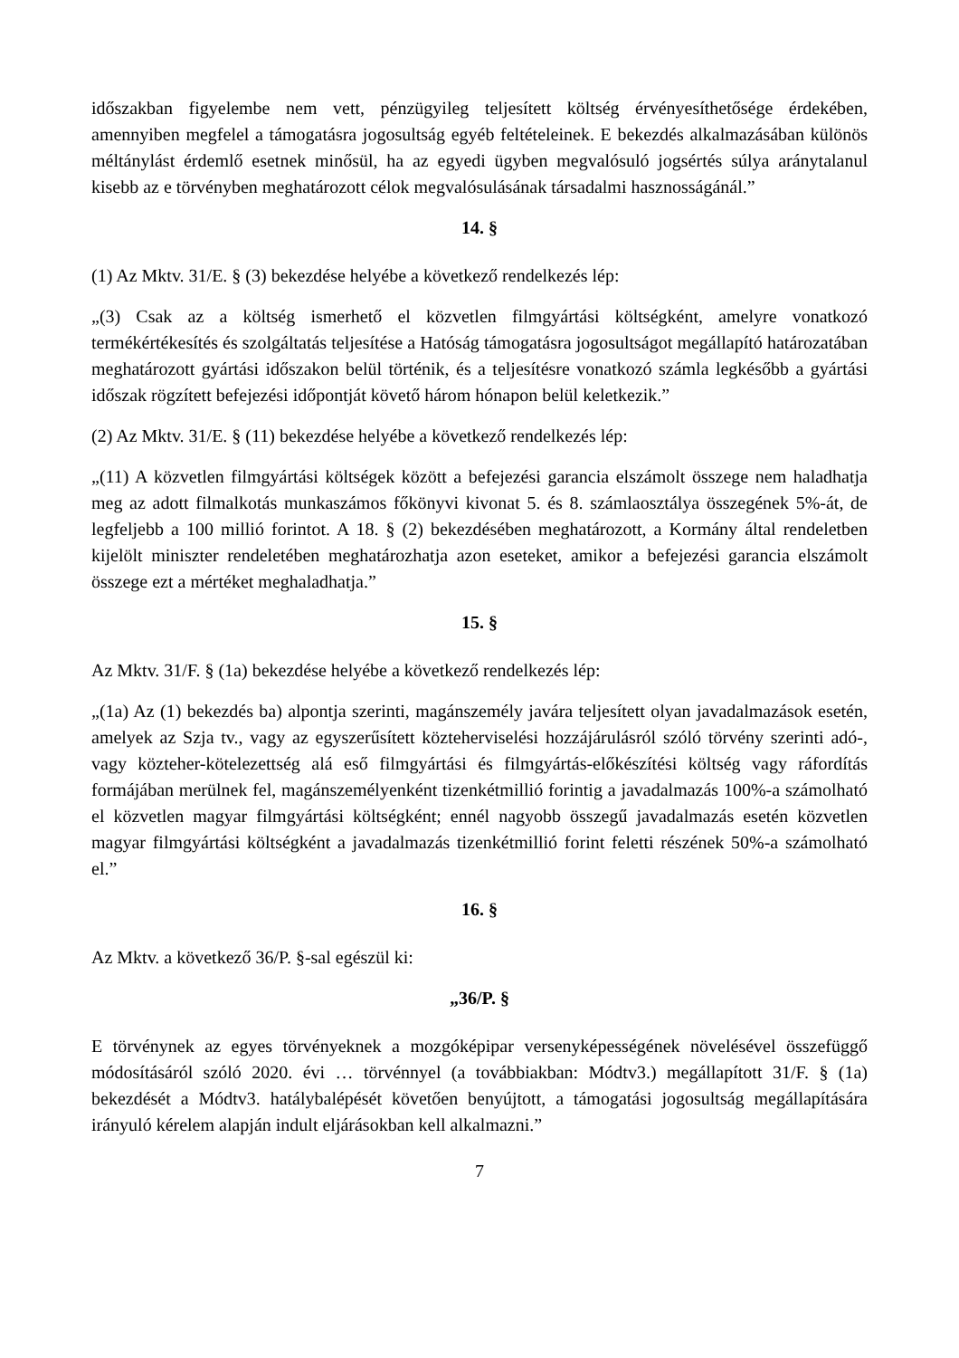időszakban figyelembe nem vett, pénzügyileg teljesített költség érvényesíthetősége érdekében, amennyiben megfelel a támogatásra jogosultság egyéb feltételeinek. E bekezdés alkalmazásában különös méltánylást érdemlő esetnek minősül, ha az egyedi ügyben megvalósuló jogsértés súlya aránytalanul kisebb az e törvényben meghatározott célok megvalósulásának társadalmi hasznosságánál.”
14. §
(1) Az Mktv. 31/E. § (3) bekezdése helyébe a következő rendelkezés lép:
„(3) Csak az a költség ismerhető el közvetlen filmgyártási költségként, amelyre vonatkozó termékértékesítés és szolgáltatás teljesítése a Hatóság támogatásra jogosultságot megállapító határozatában meghatározott gyártási időszakon belül történik, és a teljesítésre vonatkozó számla legkésőbb a gyártási időszak rögzített befejezési időpontját követő három hónapon belül keletkezik.”
(2) Az Mktv. 31/E. § (11) bekezdése helyébe a következő rendelkezés lép:
„(11) A közvetlen filmgyártási költségek között a befejezési garancia elszámolt összege nem haladhatja meg az adott filmalkotás munkaszámos főkönyvi kivonat 5. és 8. számlaosztálya összegének 5%-át, de legfeljebb a 100 millió forintot. A 18. § (2) bekezdésében meghatározott, a Kormány által rendeletben kijelölt miniszter rendeletében meghatározhatja azon eseteket, amikor a befejezési garancia elszámolt összege ezt a mértéket meghaladhatja.”
15. §
Az Mktv. 31/F. § (1a) bekezdése helyébe a következő rendelkezés lép:
„(1a) Az (1) bekezdés ba) alpontja szerinti, magánszemély javára teljesített olyan javadalmazások esetén, amelyek az Szja tv., vagy az egyszerűsített közteherviselési hozzájárulásról szóló törvény szerinti adó-, vagy közteher-kötelezettség alá eső filmgyártási és filmgyártás-előkészítési költség vagy ráfordítás formájában merülnek fel, magánszemélyenként tizenkétmillió forintig a javadalmazás 100%-a számolható el közvetlen magyar filmgyártási költségként; ennél nagyobb összegű javadalmazás esetén közvetlen magyar filmgyártási költségként a javadalmazás tizenkétmillió forint feletti részének 50%-a számolható el.”
16. §
Az Mktv. a következő 36/P. §-sal egészül ki:
„36/P. §
E törvénynek az egyes törvényeknek a mozgóképipar versenyképességének növelésével összefüggő módosításáról szóló 2020. évi … törvénnyel (a továbbiakban: Módtv3.) megállapított 31/F. § (1a) bekezdését a Módtv3. hatálybalépését követően benyújtott, a támogatási jogosultság megállapítására irányuló kérelem alapján indult eljárásokban kell alkalmazni.”
7